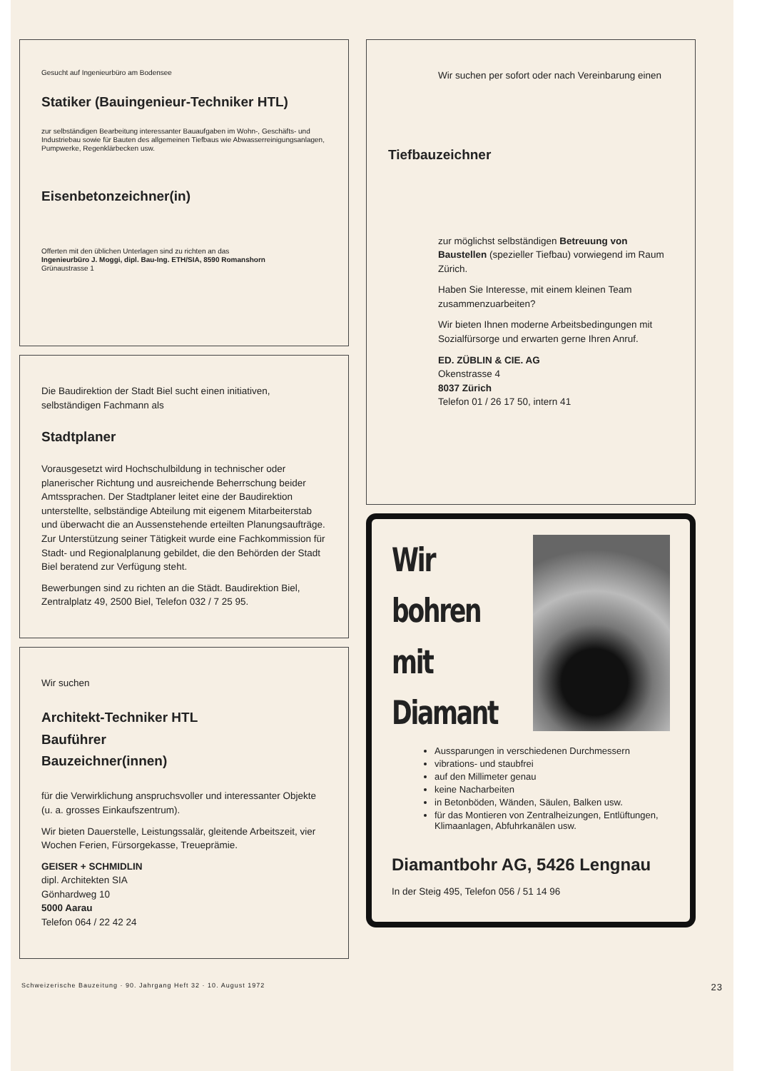Gesucht auf Ingenieurbüro am Bodensee
Statiker (Bauingenieur-Techniker HTL)
zur selbständigen Bearbeitung interessanter Bauaufgaben im Wohn-, Geschäfts- und Industriebau sowie für Bauten des allgemeinen Tiefbaus wie Abwasserreinigungsanlagen, Pumpwerke, Regenklärbecken usw.
Eisenbetonzeichner(in)
Offerten mit den üblichen Unterlagen sind zu richten an das
Ingenieurbüro J. Moggi, dipl. Bau-Ing. ETH/SIA, 8590 Romanshorn
Grünaustrasse 1
Die Baudirektion der Stadt Biel sucht einen initiativen, selbständigen Fachmann als
Stadtplaner
Vorausgesetzt wird Hochschulbildung in technischer oder planerischer Richtung und ausreichende Beherrschung beider Amtssprachen. Der Stadtplaner leitet eine der Baudirektion unterstellte, selbständige Abteilung mit eigenem Mitarbeiterstab und überwacht die an Aussenstehende erteilten Planungsaufträge. Zur Unterstützung seiner Tätigkeit wurde eine Fachkommission für Stadt- und Regionalplanung gebildet, die den Behörden der Stadt Biel beratend zur Verfügung steht.
Bewerbungen sind zu richten an die Städt. Baudirektion Biel, Zentralplatz 49, 2500 Biel, Telefon 032 / 7 25 95.
Wir suchen
Architekt-Techniker HTL
Bauführer
Bauzeichner(innen)
für die Verwirklichung anspruchsvoller und interessanter Objekte (u. a. grosses Einkaufszentrum).
Wir bieten Dauerstelle, Leistungssalär, gleitende Arbeitszeit, vier Wochen Ferien, Fürsorgekasse, Treueprämie.
GEISER + SCHMIDLIN
dipl. Architekten SIA
Gönhardweg 10
5000 Aarau
Telefon 064 / 22 42 24
Wir suchen per sofort oder nach Vereinbarung einen
Tiefbauzeichner
zur möglichst selbständigen Betreuung von Baustellen (spezieller Tiefbau) vorwiegend im Raum Zürich.
Haben Sie Interesse, mit einem kleinen Team zusammenzuarbeiten?
Wir bieten Ihnen moderne Arbeitsbedingungen mit Sozialfürsorge und erwarten gerne Ihren Anruf.
ED. ZÜBLIN & CIE. AG
Okenstrasse 4
8037 Zürich
Telefon 01 / 26 17 50, intern 41
Wir
bohren
mit
Diamant
Aussparungen in verschiedenen Durchmessern
vibrations- und staubfrei
auf den Millimeter genau
keine Nacharbeiten
in Betonböden, Wänden, Säulen, Balken usw.
für das Montieren von Zentralheizungen, Entlüftungen, Klimaanlagen, Abfuhrkanälen usw.
Diamantbohr AG, 5426 Lengnau
In der Steig 495, Telefon 056 / 51 14 96
Schweizerische Bauzeitung · 90. Jahrgang Heft 32 · 10. August 1972 23